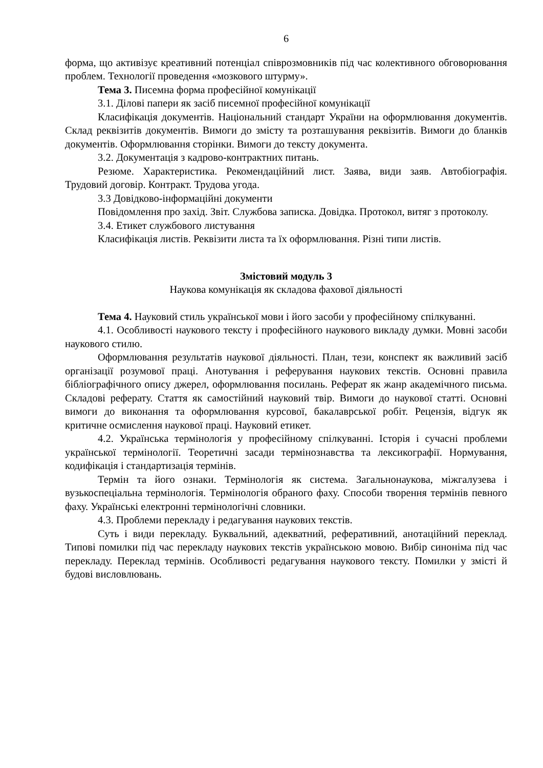6
форма, що активізує креативний потенціал співрозмовників під час колективного обговорювання проблем. Технології проведення «мозкового штурму».
Тема 3. Писемна форма професійної комунікації
3.1. Ділові папери як засіб писемної професійної комунікації
Класифікація документів. Національний стандарт України на оформлювання документів. Склад реквізитів документів. Вимоги до змісту та розташування реквізитів. Вимоги до бланків документів. Оформлювання сторінки. Вимоги до тексту документа.
3.2. Документація з кадрово-контрактних питань.
Резюме. Характеристика. Рекомендаційний лист. Заява, види заяв. Автобіографія. Трудовий договір. Контракт. Трудова угода.
3.3 Довідково-інформаційні документи
Повідомлення про захід. Звіт. Службова записка. Довідка. Протокол, витяг з протоколу.
3.4. Етикет службового листування
Класифікація листів. Реквізити листа та їх оформлювання. Різні типи листів.
Змістовий модуль 3
Наукова комунікація як складова фахової діяльності
Тема 4. Науковий стиль української мови і його засоби у професійному спілкуванні.
4.1. Особливості наукового тексту і професійного наукового викладу думки. Мовні засоби наукового стилю.
Оформлювання результатів наукової діяльності. План, тези, конспект як важливий засіб організації розумової праці. Анотування і реферування наукових текстів. Основні правила бібліографічного опису джерел, оформлювання посилань. Реферат як жанр академічного письма. Складові реферату. Стаття як самостійний науковий твір. Вимоги до наукової статті. Основні вимоги до виконання та оформлювання курсової, бакалаврської робіт. Рецензія, відгук як критичне осмислення наукової праці. Науковий етикет.
4.2. Українська термінологія у професійному спілкуванні. Історія і сучасні проблеми української термінології. Теоретичні засади термінознавства та лексикографії. Нормування, кодифікація і стандартизація термінів.
Термін та його ознаки. Термінологія як система. Загальнонаукова, міжгалузева і вузькоспеціальна термінологія. Термінологія обраного фаху. Способи творення термінів певного фаху. Українські електронні термінологічні словники.
4.3. Проблеми перекладу і редагування наукових текстів.
Суть і види перекладу. Буквальний, адекватний, реферативний, анотаційний переклад. Типові помилки під час перекладу наукових текстів українською мовою. Вибір синоніма під час перекладу. Переклад термінів. Особливості редагування наукового тексту. Помилки у змісті й будові висловлювань.